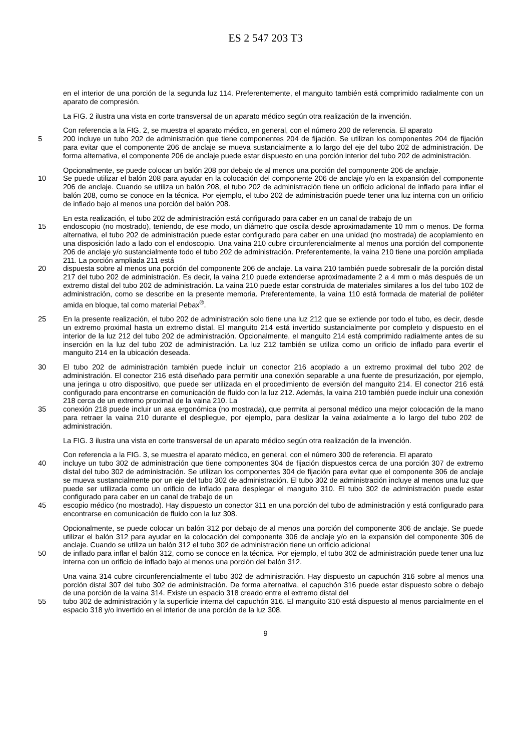ES 2 547 203 T3
en el interior de una porción de la segunda luz 114. Preferentemente, el manguito también está comprimido radialmente con un aparato de compresión.
La FIG. 2 ilustra una vista en corte transversal de un aparato médico según otra realización de la invención.
Con referencia a la FIG. 2, se muestra el aparato médico, en general, con el número 200 de referencia. El aparato
5 200 incluye un tubo 202 de administración que tiene componentes 204 de fijación. Se utilizan los componentes 204 de fijación para evitar que el componente 206 de anclaje se mueva sustancialmente a lo largo del eje del tubo 202 de administración. De forma alternativa, el componente 206 de anclaje puede estar dispuesto en una porción interior del tubo 202 de administración.
Opcionalmente, se puede colocar un balón 208 por debajo de al menos una porción del componente 206 de anclaje.
10 Se puede utilizar el balón 208 para ayudar en la colocación del componente 206 de anclaje y/o en la expansión del componente 206 de anclaje. Cuando se utiliza un balón 208, el tubo 202 de administración tiene un orificio adicional de inflado para inflar el balón 208, como se conoce en la técnica. Por ejemplo, el tubo 202 de administración puede tener una luz interna con un orificio de inflado bajo al menos una porción del balón 208.
En esta realización, el tubo 202 de administración está configurado para caber en un canal de trabajo de un
15 endoscopio (no mostrado), teniendo, de ese modo, un diámetro que oscila desde aproximadamente 10 mm o menos. De forma alternativa, el tubo 202 de administración puede estar configurado para caber en una unidad (no mostrada) de acoplamiento en una disposición lado a lado con el endoscopio. Una vaina 210 cubre circunferencialmente al menos una porción del componente 206 de anclaje y/o sustancialmente todo el tubo 202 de administración. Preferentemente, la vaina 210 tiene una porción ampliada 211. La porción ampliada 211 está
20 dispuesta sobre al menos una porción del componente 206 de anclaje. La vaina 210 también puede sobresalir de la porción distal 217 del tubo 202 de administración. Es decir, la vaina 210 puede extenderse aproximadamente 2 a 4 mm o más después de un extremo distal del tubo 202 de administración. La vaina 210 puede estar construida de materiales similares a los del tubo 102 de administración, como se describe en la presente memoria. Preferentemente, la vaina 110 está formada de material de poliéter amida en bloque, tal como material Pebax<sup>®</sup>.
25 En la presente realización, el tubo 202 de administración solo tiene una luz 212 que se extiende por todo el tubo, es decir, desde un extremo proximal hasta un extremo distal. El manguito 214 está invertido sustancialmente por completo y dispuesto en el interior de la luz 212 del tubo 202 de administración. Opcionalmente, el manguito 214 está comprimido radialmente antes de su inserción en la luz del tubo 202 de administración. La luz 212 también se utiliza como un orificio de inflado para evertir el manguito 214 en la ubicación deseada.
30 El tubo 202 de administración también puede incluir un conector 216 acoplado a un extremo proximal del tubo 202 de administración. El conector 216 está diseñado para permitir una conexión separable a una fuente de presurización, por ejemplo, una jeringa u otro dispositivo, que puede ser utilizada en el procedimiento de eversión del manguito 214. El conector 216 está configurado para encontrarse en comunicación de fluido con la luz 212. Además, la vaina 210 también puede incluir una conexión 218 cerca de un extremo proximal de la vaina 210. La
35 conexión 218 puede incluir un asa ergonómica (no mostrada), que permita al personal médico una mejor colocación de la mano para retraer la vaina 210 durante el despliegue, por ejemplo, para deslizar la vaina axialmente a lo largo del tubo 202 de administración.
La FIG. 3 ilustra una vista en corte transversal de un aparato médico según otra realización de la invención.
Con referencia a la FIG. 3, se muestra el aparato médico, en general, con el número 300 de referencia. El aparato
40 incluye un tubo 302 de administración que tiene componentes 304 de fijación dispuestos cerca de una porción 307 de extremo distal del tubo 302 de administración. Se utilizan los componentes 304 de fijación para evitar que el componente 306 de anclaje se mueva sustancialmente por un eje del tubo 302 de administración. El tubo 302 de administración incluye al menos una luz que puede ser utilizada como un orificio de inflado para desplegar el manguito 310. El tubo 302 de administración puede estar configurado para caber en un canal de trabajo de un
45 escopio médico (no mostrado). Hay dispuesto un conector 311 en una porción del tubo de administración y está configurado para encontrarse en comunicación de fluido con la luz 308.
Opcionalmente, se puede colocar un balón 312 por debajo de al menos una porción del componente 306 de anclaje. Se puede utilizar el balón 312 para ayudar en la colocación del componente 306 de anclaje y/o en la expansión del componente 306 de anclaje. Cuando se utiliza un balón 312 el tubo 302 de administración tiene un orificio adicional
50 de inflado para inflar el balón 312, como se conoce en la técnica. Por ejemplo, el tubo 302 de administración puede tener una luz interna con un orificio de inflado bajo al menos una porción del balón 312.
Una vaina 314 cubre circunferencialmente el tubo 302 de administración. Hay dispuesto un capuchón 316 sobre al menos una porción distal 307 del tubo 302 de administración. De forma alternativa, el capuchón 316 puede estar dispuesto sobre o debajo de una porción de la vaina 314. Existe un espacio 318 creado entre el extremo distal del
55 tubo 302 de administración y la superficie interna del capuchón 316. El manguito 310 está dispuesto al menos parcialmente en el espacio 318 y/o invertido en el interior de una porción de la luz 308.
9